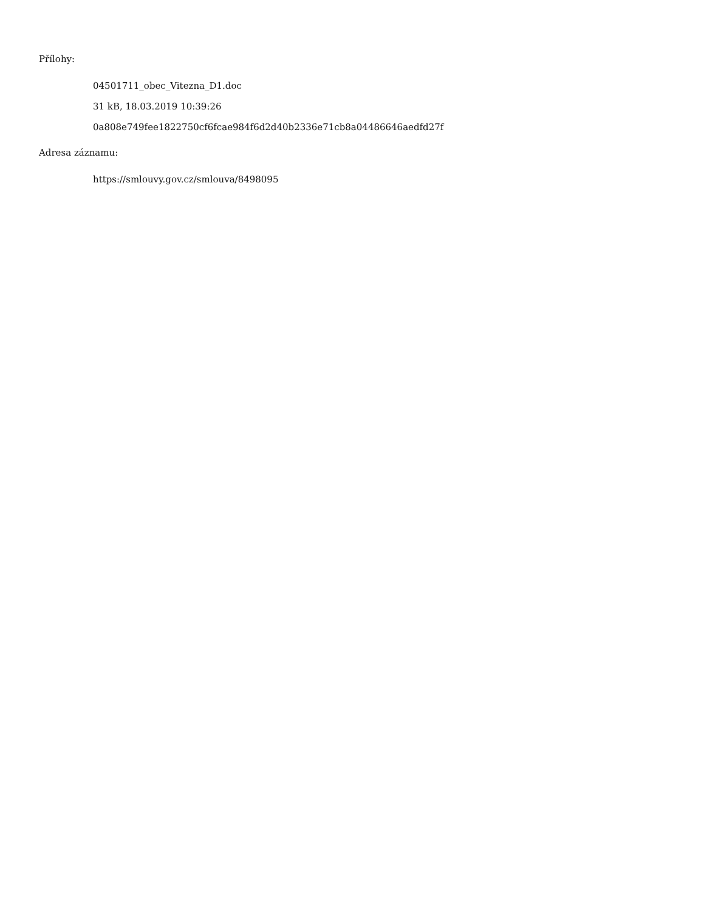Přílohy:
04501711_obec_Vitezna_D1.doc
31 kB, 18.03.2019 10:39:26
0a808e749fee1822750cf6fcae984f6d2d40b2336e71cb8a04486646aedfd27f
Adresa záznamu:
https://smlouvy.gov.cz/smlouva/8498095